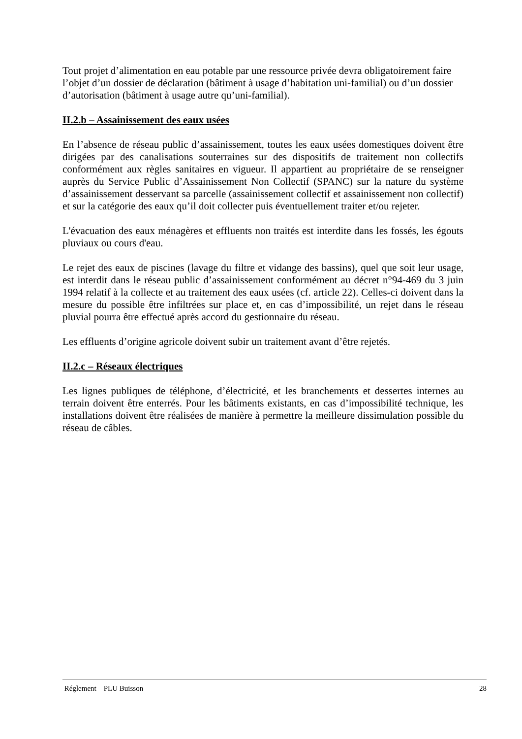Tout projet d’alimentation en eau potable par une ressource privée devra obligatoirement faire l’objet d’un dossier de déclaration (bâtiment à usage d’habitation uni-familial) ou d’un dossier d’autorisation (bâtiment à usage autre qu’uni-familial).
II.2.b – Assainissement des eaux usées
En l’absence de réseau public d’assainissement, toutes les eaux usées domestiques doivent être dirigées par des canalisations souterraines sur des dispositifs de traitement non collectifs conformément aux règles sanitaires en vigueur. Il appartient au propriétaire de se renseigner auprès du Service Public d’Assainissement Non Collectif (SPANC) sur la nature du système d’assainissement desservant sa parcelle (assainissement collectif et assainissement non collectif) et sur la catégorie des eaux qu’il doit collecter puis éventuellement traiter et/ou rejeter.
L'évacuation des eaux ménagères et effluents non traités est interdite dans les fossés, les égouts pluviaux ou cours d'eau.
Le rejet des eaux de piscines (lavage du filtre et vidange des bassins), quel que soit leur usage, est interdit dans le réseau public d’assainissement conformément au décret n°94-469 du 3 juin 1994 relatif à la collecte et au traitement des eaux usées (cf. article 22). Celles-ci doivent dans la mesure du possible être infiltrées sur place et, en cas d’impossibilité, un rejet dans le réseau pluvial pourra être effectué après accord du gestionnaire du réseau.
Les effluents d’origine agricole doivent subir un traitement avant d’être rejetés.
II.2.c – Réseaux électriques
Les lignes publiques de téléphone, d’électricité, et les branchements et dessertes internes au terrain doivent être enterrés. Pour les bâtiments existants, en cas d’impossibilité technique, les installations doivent être réalisées de manière à permettre la meilleure dissimulation possible du réseau de câbles.
Réglement – PLU Buisson 28